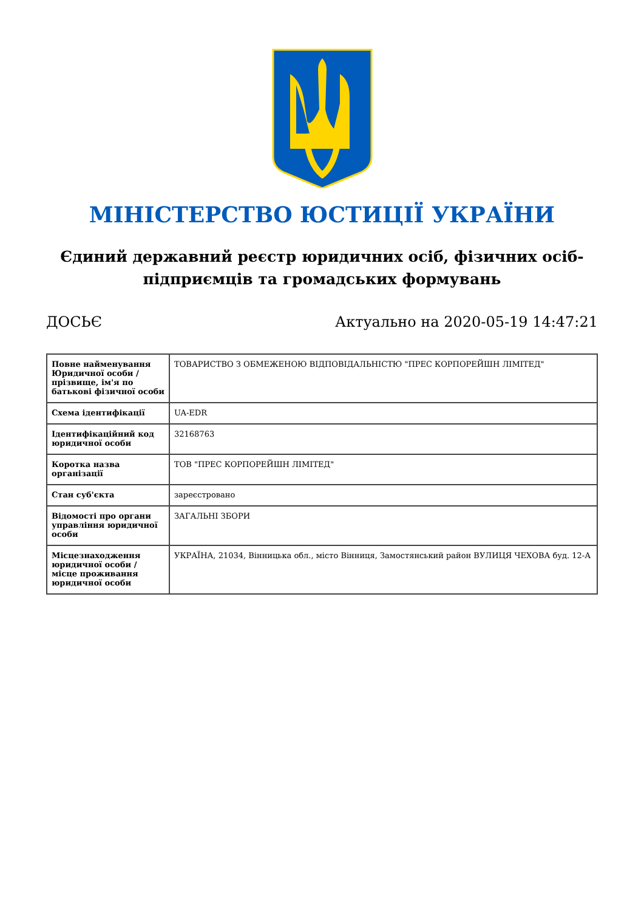МІНІСТЕРСТВО ЮСТИЦІЇ УКРАЇНИ
Єдиний державний реєстр юридичних осіб, фізичних осіб-підприємців та громадських формувань
ДОСЬЄ Актуально на 2020-05-19 14:47:21
| Повне найменування Юридичної особи / прізвище, ім'я по батькові фізичної особи | ТОВАРИСТВО З ОБМЕЖЕНОЮ ВІДПОВІДАЛЬНІСТЮ "ПРЕС КОРПОРЕЙШН ЛІМІТЕД" |
| Схема ідентифікації | UA-EDR |
| Ідентифікаційний код юридичної особи | 32168763 |
| Коротка назва організації | ТОВ "ПРЕС КОРПОРЕЙШН ЛІМІТЕД" |
| Стан суб'єкта | зареєстровано |
| Відомості про органи управління юридичної особи | ЗАГАЛЬНІ ЗБОРИ |
| Місцезнаходження юридичної особи / місце проживання юридичної особи | УКРАЇНА, 21034, Вінницька обл., місто Вінниця, Замостянський район ВУЛИЦЯ ЧЕХОВА буд. 12-А |